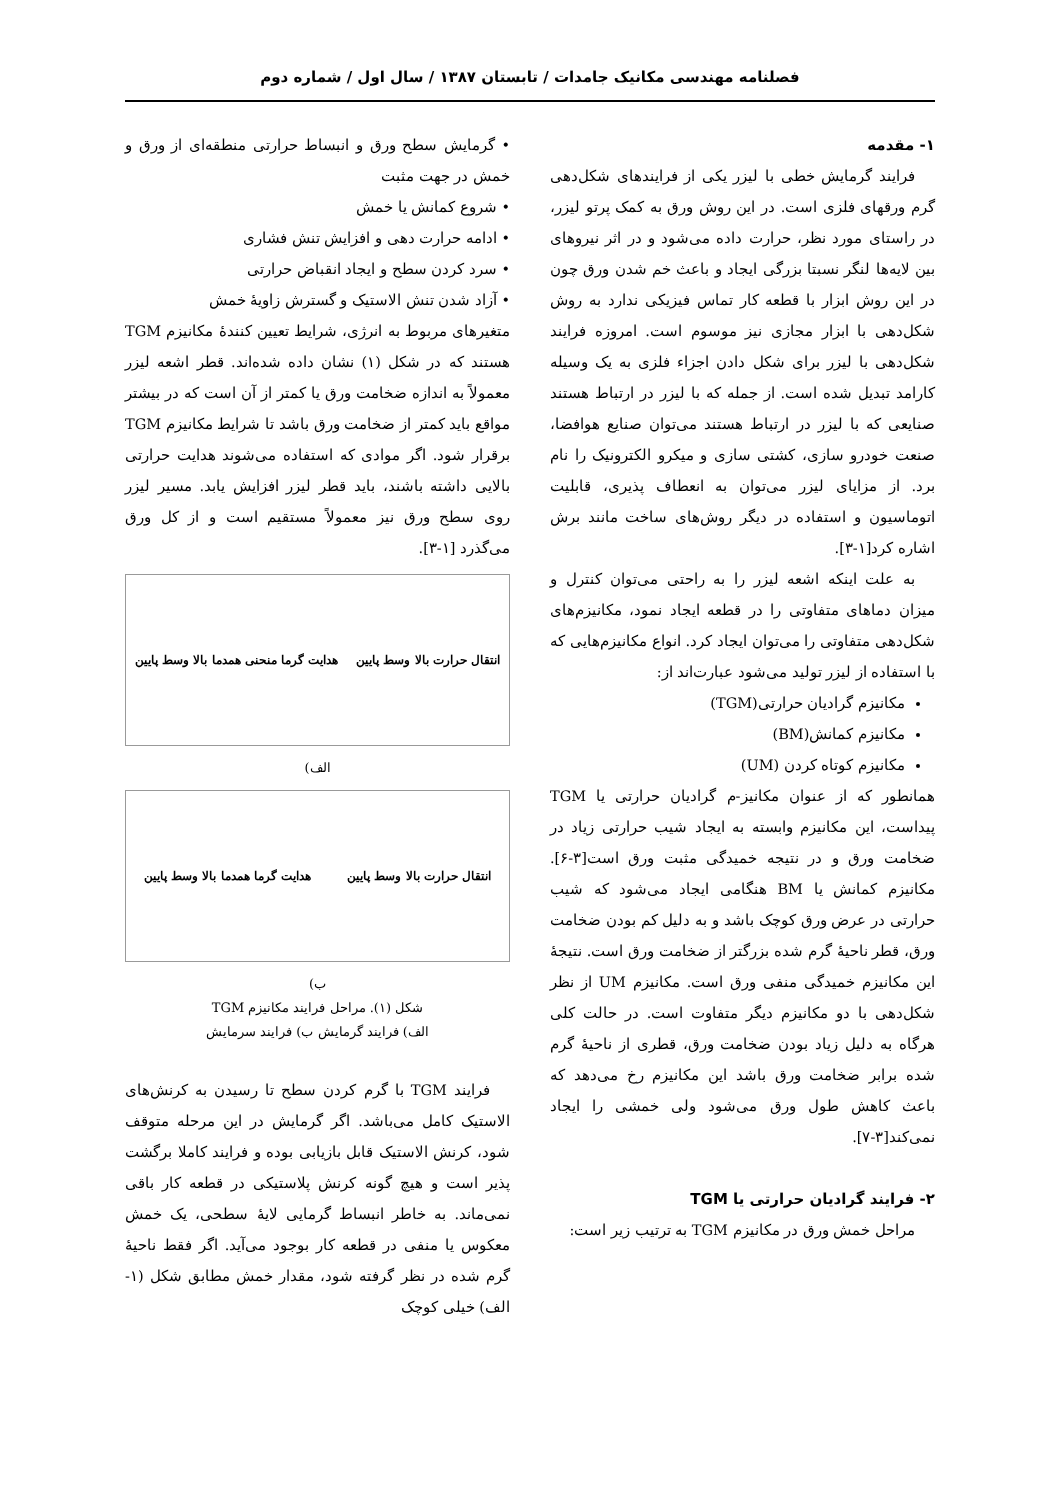فصلنامه مهندسی مکانیک جامدات / تابستان ۱۳۸۷ / سال اول / شماره دوم
۱- مقدمه
فرایند گرمایش خطی با لیزر یکی از فرایندهای شکل‌دهی گرم ورقهای فلزی است. در این روش ورق به کمک پرتو لیزر، در راستای مورد نظر، حرارت داده می‌شود و در اثر نیروهای بین لایه‌ها لنگر نسبتا بزرگی ایجاد و باعث خم شدن ورق چون در این روش ابزار با قطعه کار تماس فیزیکی ندارد به روش شکل‌دهی با ابزار مجازی نیز موسوم است. امروزه فرایند شکل‌دهی با لیزر برای شکل دادن اجزاء فلزی به یک وسیله کارامد تبدیل شده است. از جمله که با لیزر در ارتباط هستند صنایعی که با لیزر در ارتباط هستند می‌توان صنایع هوافضا، صنعت خودرو سازی، کشتی سازی و میکرو الکترونیک را نام برد. از مزایای لیزر می‌توان به انعطاف پذیری، قابلیت اتوماسیون و استفاده در دیگر روش‌های ساخت مانند برش اشاره کرد[۱-۳].
به علت اینکه اشعه لیزر را به راحتی می‌توان کنترل و میزان دماهای متفاوتی را در قطعه ایجاد نمود، مکانیزم‌های شکل‌دهی متفاوتی را می‌توان ایجاد کرد. انواع مکانیزم‌هایی که با استفاده از لیزر تولید می‌شود عبارت‌اند از:
مکانیزم گرادیان حرارتی(TGM)
مکانیزم کمانش(BM)
مکانیزم کوتاه کردن (UM)
همانطور که از عنوان مکانیز-م گرادیان حرارتی یا TGM پیداست، این مکانیزم وابسته به ایجاد شیب حرارتی زیاد در ضخامت ورق و در نتیجه خمیدگی مثبت ورق است[۳-۶]. مکانیزم کمانش یا BM هنگامی ایجاد می‌شود که شیب حرارتی در عرض ورق کوچک باشد و به دلیل کم بودن ضخامت ورق، قطر ناحیهٔ گرم شده بزرگتر از ضخامت ورق است. نتیجهٔ این مکانیزم خمیدگی منفی ورق است. مکانیزم UM از نظر شکل‌دهی با دو مکانیزم دیگر متفاوت است. در حالت کلی هرگاه به دلیل زیاد بودن ضخامت ورق، قطری از ناحیهٔ گرم شده برابر ضخامت ورق باشد این مکانیزم رخ می‌دهد که باعث کاهش طول ورق می‌شود ولی خمشی را ایجاد نمی‌کند[۳-۷].
۲- فرایند گرادیان حرارتی یا TGM
مراحل خمش ورق در مکانیزم TGM به ترتیب زیر است:
• گرمایش سطح ورق و انبساط حرارتی منطقه‌ای از ورق و خمش در جهت مثبت
• شروع کمانش یا خمش
• ادامه حرارت دهی و افزایش تنش فشاری
• سرد کردن سطح و ایجاد انقباض حرارتی
• آزاد شدن تنش الاستیک و گسترش زاویهٔ خمش
متغیرهای مربوط به انرژی، شرایط تعیین کنندهٔ مکانیزم TGM هستند که در شکل (۱) نشان داده شده‌اند. قطر اشعه لیزر معمولاً به اندازه ضخامت ورق یا کمتر از آن است که در بیشتر مواقع باید کمتر از ضخامت ورق باشد تا شرایط مکانیزم TGM برقرار شود. اگر موادی که استفاده می‌شوند هدایت حرارتی بالایی داشته باشند، باید قطر لیزر افزایش یابد. مسیر لیزر روی سطح ورق نیز معمولاً مستقیم است و از کل ورق می‌گذرد [۱-۳].
انتقال حرارت بالا وسط پایین هدایت گرما منحنی همدما بالا وسط پایین
الف)
انتقال حرارت بالا وسط پایین هدایت گرما همدما بالا وسط پایین
ب)
شکل (۱). مراحل فرایند مکانیزم TGM
الف) فرایند گرمایش ب) فرایند سرمایش
فرایند TGM با گرم کردن سطح تا رسیدن به کرنش‌های الاستیک کامل می‌باشد. اگر گرمایش در این مرحله متوقف شود، کرنش الاستیک قابل بازیابی بوده و فرایند کاملا برگشت پذیر است و هیچ گونه کرنش پلاستیکی در قطعه کار باقی نمی‌ماند. به خاطر انبساط گرمایی لایهٔ سطحی، یک خمش معکوس یا منفی در قطعه کار بوجود می‌آید. اگر فقط ناحیهٔ گرم شده در نظر گرفته شود، مقدار خمش مطابق شکل (۱- الف) خیلی کوچک